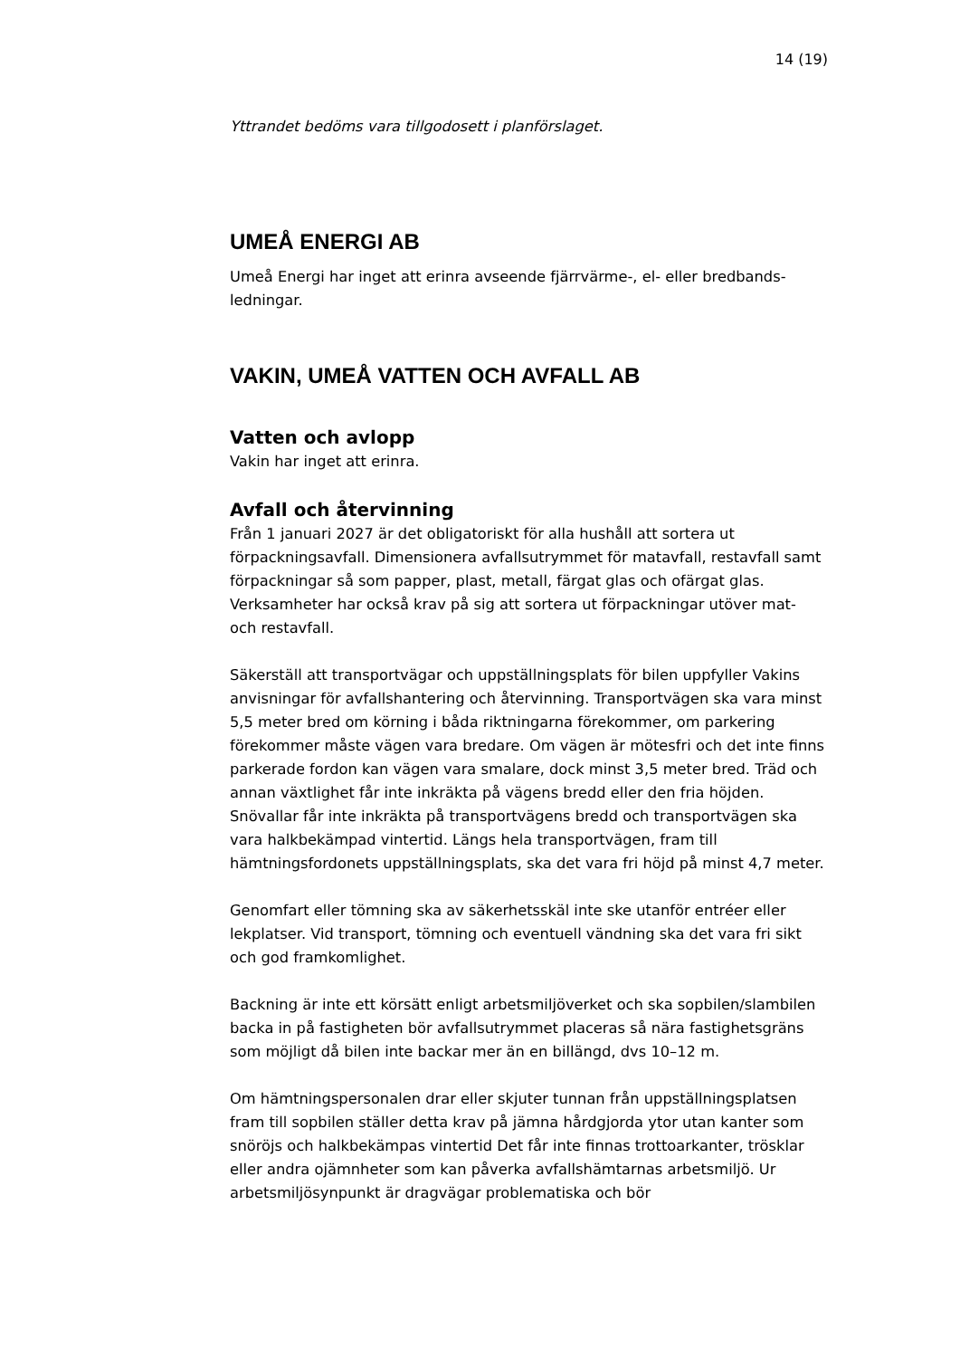14 (19)
Yttrandet bedöms vara tillgodosett i planförslaget.
UMEÅ ENERGI AB
Umeå Energi har inget att erinra avseende fjärrvärme-, el- eller bredbands-ledningar.
VAKIN, UMEÅ VATTEN OCH AVFALL AB
Vatten och avlopp
Vakin har inget att erinra.
Avfall och återvinning
Från 1 januari 2027 är det obligatoriskt för alla hushåll att sortera ut förpackningsavfall. Dimensionera avfallsutrymmet för matavfall, restavfall samt förpackningar så som papper, plast, metall, färgat glas och ofärgat glas. Verksamheter har också krav på sig att sortera ut förpackningar utöver mat- och restavfall.
Säkerställ att transportvägar och uppställningsplats för bilen uppfyller Vakins anvisningar för avfallshantering och återvinning. Transportvägen ska vara minst 5,5 meter bred om körning i båda riktningarna förekommer, om parkering förekommer måste vägen vara bredare. Om vägen är mötesfri och det inte finns parkerade fordon kan vägen vara smalare, dock minst 3,5 meter bred. Träd och annan växtlighet får inte inkräkta på vägens bredd eller den fria höjden. Snövallar får inte inkräkta på transportvägens bredd och transportvägen ska vara halkbekämpad vintertid. Längs hela transportvägen, fram till hämtningsfordonets uppställningsplats, ska det vara fri höjd på minst 4,7 meter.
Genomfart eller tömning ska av säkerhetsskäl inte ske utanför entréer eller lekplatser. Vid transport, tömning och eventuell vändning ska det vara fri sikt och god framkomlighet.
Backning är inte ett körsätt enligt arbetsmiljöverket och ska sopbilen/slambilen backa in på fastigheten bör avfallsutrymmet placeras så nära fastighetsgräns som möjligt då bilen inte backar mer än en billängd, dvs 10–12 m.
Om hämtningspersonalen drar eller skjuter tunnan från uppställningsplatsen fram till sopbilen ställer detta krav på jämna hårdgjorda ytor utan kanter som snöröjs och halkbekämpas vintertid Det får inte finnas trottoarkanter, trösklar eller andra ojämnheter som kan påverka avfallshämtarnas arbetsmiljö. Ur arbetsmiljösynpunkt är dragvägar problematiska och bör